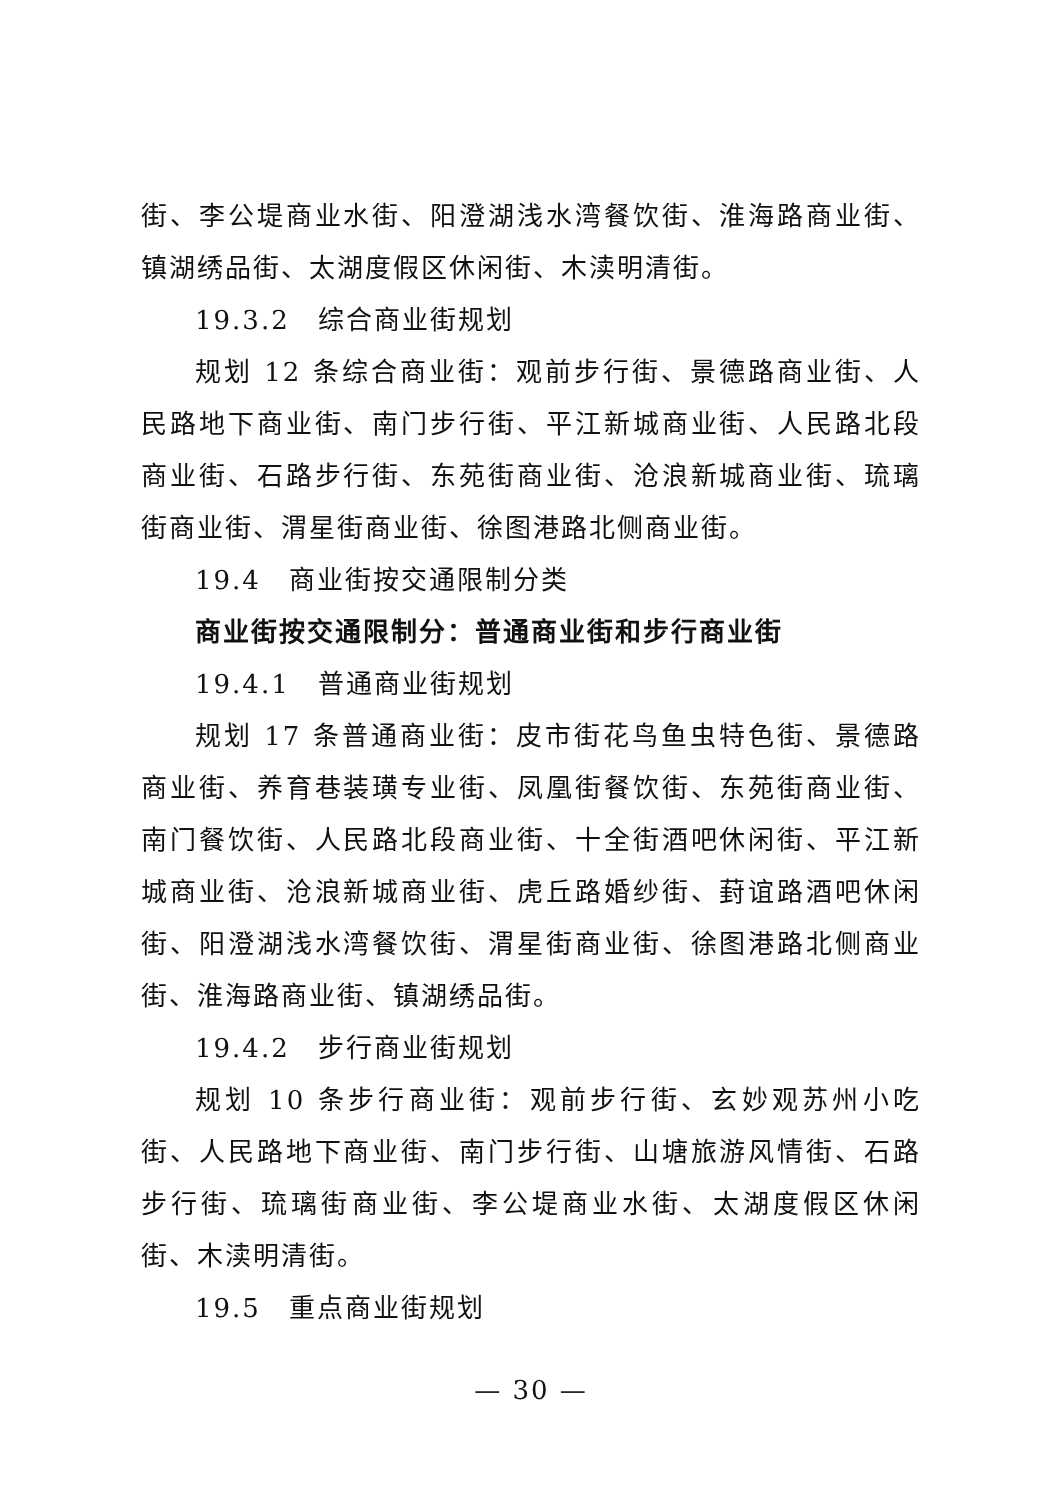街、李公堤商业水街、阳澄湖浅水湾餐饮街、淮海路商业街、镇湖绣品街、太湖度假区休闲街、木渎明清街。
19.3.2　综合商业街规划
规划 12 条综合商业街：观前步行街、景德路商业街、人民路地下商业街、南门步行街、平江新城商业街、人民路北段商业街、石路步行街、东苑街商业街、沧浪新城商业街、琉璃街商业街、渭星街商业街、徐图港路北侧商业街。
19.4　商业街按交通限制分类
商业街按交通限制分：普通商业街和步行商业街
19.4.1　普通商业街规划
规划 17 条普通商业街：皮市街花鸟鱼虫特色街、景德路商业街、养育巷装璜专业街、凤凰街餐饮街、东苑街商业街、南门餐饮街、人民路北段商业街、十全街酒吧休闲街、平江新城商业街、沧浪新城商业街、虎丘路婚纱街、葑谊路酒吧休闲街、阳澄湖浅水湾餐饮街、渭星街商业街、徐图港路北侧商业街、淮海路商业街、镇湖绣品街。
19.4.2　步行商业街规划
规划 10 条步行商业街：观前步行街、玄妙观苏州小吃街、人民路地下商业街、南门步行街、山塘旅游风情街、石路步行街、琉璃街商业街、李公堤商业水街、太湖度假区休闲街、木渎明清街。
19.5　重点商业街规划
— 30 —